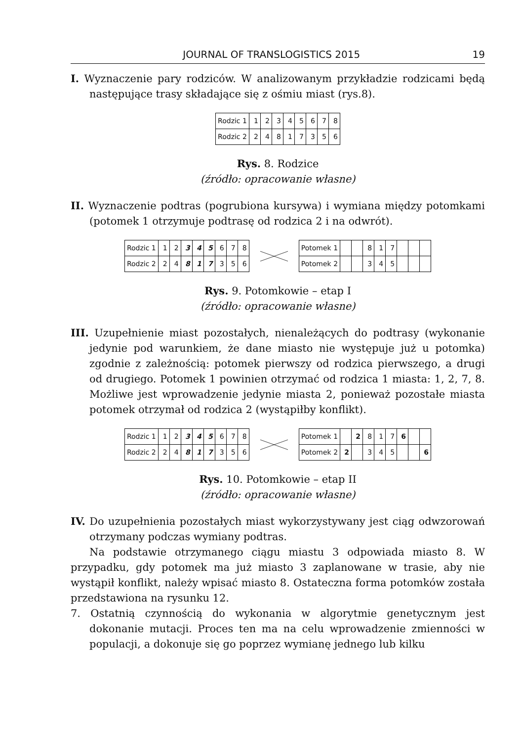JOURNAL OF TRANSLOGISTICS 2015 19
I. Wyznaczenie pary rodziców. W analizowanym przykładzie rodzicami będą następujące trasy składające się z ośmiu miast (rys.8).
| Rodzic 1 | 1 | 2 | 3 | 4 | 5 | 6 | 7 | 8 |
| Rodzic 2 | 2 | 4 | 8 | 1 | 7 | 3 | 5 | 6 |
Rys. 8. Rodzice
(źródło: opracowanie własne)
II. Wyznaczenie podtras (pogrubiona kursywa) i wymiana między potomkami (potomek 1 otrzymuje podtrasę od rodzica 2 i na odwrót).
| Rodzic 1 | 1 | 2 | 3 | 4 | 5 | 6 | 7 | 8 |
| Rodzic 2 | 2 | 4 | 8 | 1 | 7 | 3 | 5 | 6 |
| Potomek 1 | | | 8 | 1 | 7 | | | |
| Potomek 2 | | | 3 | 4 | 5 | | | |
Rys. 9. Potomkowie – etap I
(źródło: opracowanie własne)
III. Uzupełnienie miast pozostałych, nienależących do podtrasy (wykonanie jedynie pod warunkiem, że dane miasto nie występuje już u potomka) zgodnie z zależnością: potomek pierwszy od rodzica pierwszego, a drugi od drugiego. Potomek 1 powinien otrzymać od rodzica 1 miasta: 1, 2, 7, 8. Możliwe jest wprowadzenie jedynie miasta 2, ponieważ pozostałe miasta potomek otrzymał od rodzica 2 (wystąpiłby konflikt).
| Rodzic 1 | 1 | 2 | 3 | 4 | 5 | 6 | 7 | 8 |
| Rodzic 2 | 2 | 4 | 8 | 1 | 7 | 3 | 5 | 6 |
| Potomek 1 | | 2 | 8 | 1 | 7 | 6 | | |
| Potomek 2 | 2 | | 3 | 4 | 5 | | | 6 |
Rys. 10. Potomkowie – etap II
(źródło: opracowanie własne)
IV. Do uzupełnienia pozostałych miast wykorzystywany jest ciąg odwzorowań otrzymany podczas wymiany podtras.
Na podstawie otrzymanego ciągu miastu 3 odpowiada miasto 8. W przypadku, gdy potomek ma już miasto 3 zaplanowane w trasie, aby nie wystąpił konflikt, należy wpisać miasto 8. Ostateczna forma potomków została przedstawiona na rysunku 12.
7. Ostatnią czynnością do wykonania w algorytmie genetycznym jest dokonanie mutacji. Proces ten ma na celu wprowadzenie zmienności w populacji, a dokonuje się go poprzez wymianę jednego lub kilku